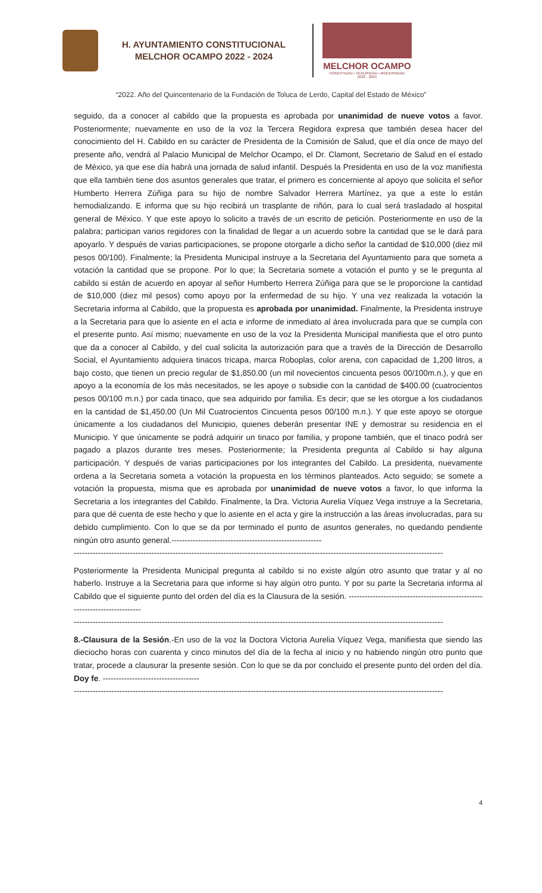H. AYUNTAMIENTO CONSTITUCIONAL
MELCHOR OCAMPO 2022 - 2024
MELCHOR OCAMPO
HONESTIDAD • SEGURIDAD • MODERNIDAD
2022 - 2024
“2022. Año del Quincentenario de la Fundación de Toluca de Lerdo, Capital del Estado de México”
seguido, da a conocer al cabildo que la propuesta es aprobada por unanimidad de nueve votos a favor. Posteriormente; nuevamente en uso de la voz la Tercera Regidora expresa que también desea hacer del conocimiento del H. Cabildo en su carácter de Presidenta de la Comisión de Salud, que el día once de mayo del presente año, vendrá al Palacio Municipal de Melchor Ocampo, el Dr. Clamont, Secretario de Salud en el estado de México, ya que ese día habrá una jornada de salud infantil. Después la Presidenta en uso de la voz manifiesta que ella también tiene dos asuntos generales que tratar, el primero es concerniente al apoyo que solicita el señor Humberto Herrera Zúñiga para su hijo de nombre Salvador Herrera Martínez, ya que a este lo están hemodializando. E informa que su hijo recibirá un trasplante de riñón, para lo cual será trasladado al hospital general de México. Y que este apoyo lo solicito a través de un escrito de petición. Posteriormente en uso de la palabra; participan varios regidores con la finalidad de llegar a un acuerdo sobre la cantidad que se le dará para apoyarlo. Y después de varias participaciones, se propone otorgarle a dicho señor la cantidad de $10,000 (diez mil pesos 00/100). Finalmente; la Presidenta Municipal instruye a la Secretaria del Ayuntamiento para que someta a votación la cantidad que se propone. Por lo que; la Secretaria somete a votación el punto y se le pregunta al cabildo si están de acuerdo en apoyar al señor Humberto Herrera Zúñiga para que se le proporcione la cantidad de $10,000 (diez mil pesos) como apoyo por la enfermedad de su hijo. Y una vez realizada la votación la Secretaria informa al Cabildo, que la propuesta es aprobada por unanimidad. Finalmente, la Presidenta instruye a la Secretaria para que lo asiente en el acta e informe de inmediato al área involucrada para que se cumpla con el presente punto. Así mismo; nuevamente en uso de la voz la Presidenta Municipal manifiesta que el otro punto que da a conocer al Cabildo, y del cual solicita la autorización para que a través de la Dirección de Desarrollo Social, el Ayuntamiento adquiera tinacos tricapa, marca Roboplas, color arena, con capacidad de 1,200 litros, a bajo costo, que tienen un precio regular de $1,850.00 (un mil novecientos cincuenta pesos 00/100m.n.), y que en apoyo a la economía de los más necesitados, se les apoye o subsidie con la cantidad de $400.00 (cuatrocientos pesos 00/100 m.n.) por cada tinaco, que sea adquirido por familia. Es decir; que se les otorgue a los ciudadanos en la cantidad de $1,450.00 (Un Mil Cuatrocientos Cincuenta pesos 00/100 m.n.). Y que este apoyo se otorgue únicamente a los ciudadanos del Municipio, quienes deberán presentar INE y demostrar su residencia en el Municipio. Y que únicamente se podrá adquirir un tinaco por familia, y propone también, que el tinaco podrá ser pagado a plazos durante tres meses. Posteriormente; la Presidenta pregunta al Cabildo si hay alguna participación. Y después de varias participaciones por los integrantes del Cabildo. La presidenta, nuevamente ordena a la Secretaria someta a votación la propuesta en los términos planteados. Acto seguido; se somete a votación la propuesta, misma que es aprobada por unanimidad de nueve votos a favor, lo que informa la Secretaria a los integrantes del Cabildo. Finalmente, la Dra. Victoria Aurelia Víquez Vega instruye a la Secretaria, para que dé cuenta de este hecho y que lo asiente en el acta y gire la instrucción a las áreas involucradas, para su debido cumplimiento. Con lo que se da por terminado el punto de asuntos generales, no quedando pendiente ningún otro asunto general.--------------------------------------------------------
------------------------------------------------------------------------------------------------------------------------------------------
Posteriormente la Presidenta Municipal pregunta al cabildo si no existe algún otro asunto que tratar y al no haberlo. Instruye a la Secretaria para que informe si hay algún otro punto. Y por su parte la Secretaria informa al Cabildo que el siguiente punto del orden del día es la Clausura de la sesión. ---------------------------------------------------------------------------
------------------------------------------------------------------------------------------------------------------------------------------
8.-Clausura de la Sesión.-En uso de la voz la Doctora Victoria Aurelia Víquez Vega, manifiesta que siendo las dieciocho horas con cuarenta y cinco minutos del día de la fecha al inicio y no habiendo ningún otro punto que tratar, procede a clausurar la presente sesión. Con lo que se da por concluido el presente punto del orden del día. Doy fe. ------------------------------------
------------------------------------------------------------------------------------------------------------------------------------------
4